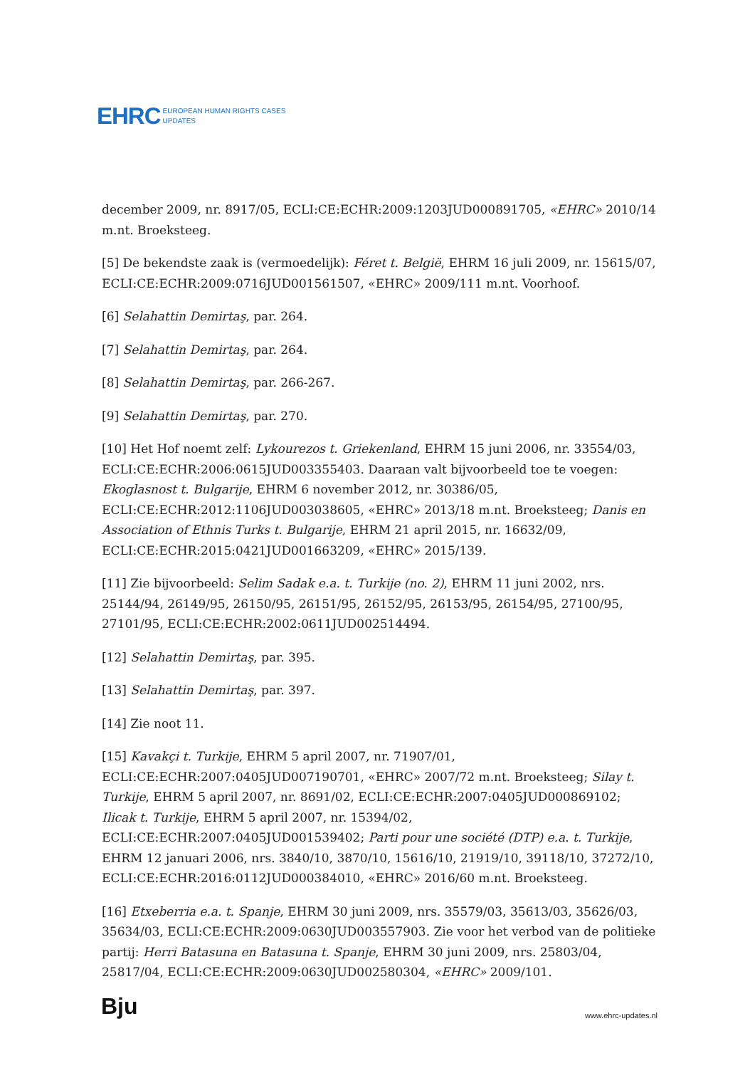EHRC EUROPEAN HUMAN RIGHTS CASES
UPDATES
december 2009, nr. 8917/05, ECLI:CE:ECHR:2009:1203JUD000891705, «EHRC» 2010/14 m.nt. Broeksteeg.
[5] De bekendste zaak is (vermoedelijk): Féret t. België, EHRM 16 juli 2009, nr. 15615/07, ECLI:CE:ECHR:2009:0716JUD001561507, «EHRC» 2009/111 m.nt. Voorhoof.
[6] Selahattin Demirtaş, par. 264.
[7] Selahattin Demirtaş, par. 264.
[8] Selahattin Demirtaş, par. 266-267.
[9] Selahattin Demirtaş, par. 270.
[10] Het Hof noemt zelf: Lykourezos t. Griekenland, EHRM 15 juni 2006, nr. 33554/03, ECLI:CE:ECHR:2006:0615JUD003355403. Daaraan valt bijvoorbeeld toe te voegen: Ekoglasnost t. Bulgarije, EHRM 6 november 2012, nr. 30386/05, ECLI:CE:ECHR:2012:1106JUD003038605, «EHRC» 2013/18 m.nt. Broeksteeg; Danis en Association of Ethnis Turks t. Bulgarije, EHRM 21 april 2015, nr. 16632/09, ECLI:CE:ECHR:2015:0421JUD001663209, «EHRC» 2015/139.
[11] Zie bijvoorbeeld: Selim Sadak e.a. t. Turkije (no. 2), EHRM 11 juni 2002, nrs. 25144/94, 26149/95, 26150/95, 26151/95, 26152/95, 26153/95, 26154/95, 27100/95, 27101/95, ECLI:CE:ECHR:2002:0611JUD002514494.
[12] Selahattin Demirtaş, par. 395.
[13] Selahattin Demirtaş, par. 397.
[14] Zie noot 11.
[15] Kavakçi t. Turkije, EHRM 5 april 2007, nr. 71907/01, ECLI:CE:ECHR:2007:0405JUD007190701, «EHRC» 2007/72 m.nt. Broeksteeg; Silay t. Turkije, EHRM 5 april 2007, nr. 8691/02, ECLI:CE:ECHR:2007:0405JUD000869102; Ilicak t. Turkije, EHRM 5 april 2007, nr. 15394/02, ECLI:CE:ECHR:2007:0405JUD001539402; Parti pour une société (DTP) e.a. t. Turkije, EHRM 12 januari 2006, nrs. 3840/10, 3870/10, 15616/10, 21919/10, 39118/10, 37272/10, ECLI:CE:ECHR:2016:0112JUD000384010, «EHRC» 2016/60 m.nt. Broeksteeg.
[16] Etxeberria e.a. t. Spanje, EHRM 30 juni 2009, nrs. 35579/03, 35613/03, 35626/03, 35634/03, ECLI:CE:ECHR:2009:0630JUD003557903. Zie voor het verbod van de politieke partij: Herri Batasuna en Batasuna t. Spanje, EHRM 30 juni 2009, nrs. 25803/04, 25817/04, ECLI:CE:ECHR:2009:0630JUD002580304, «EHRC» 2009/101.
Bju www.ehrc-updates.nl